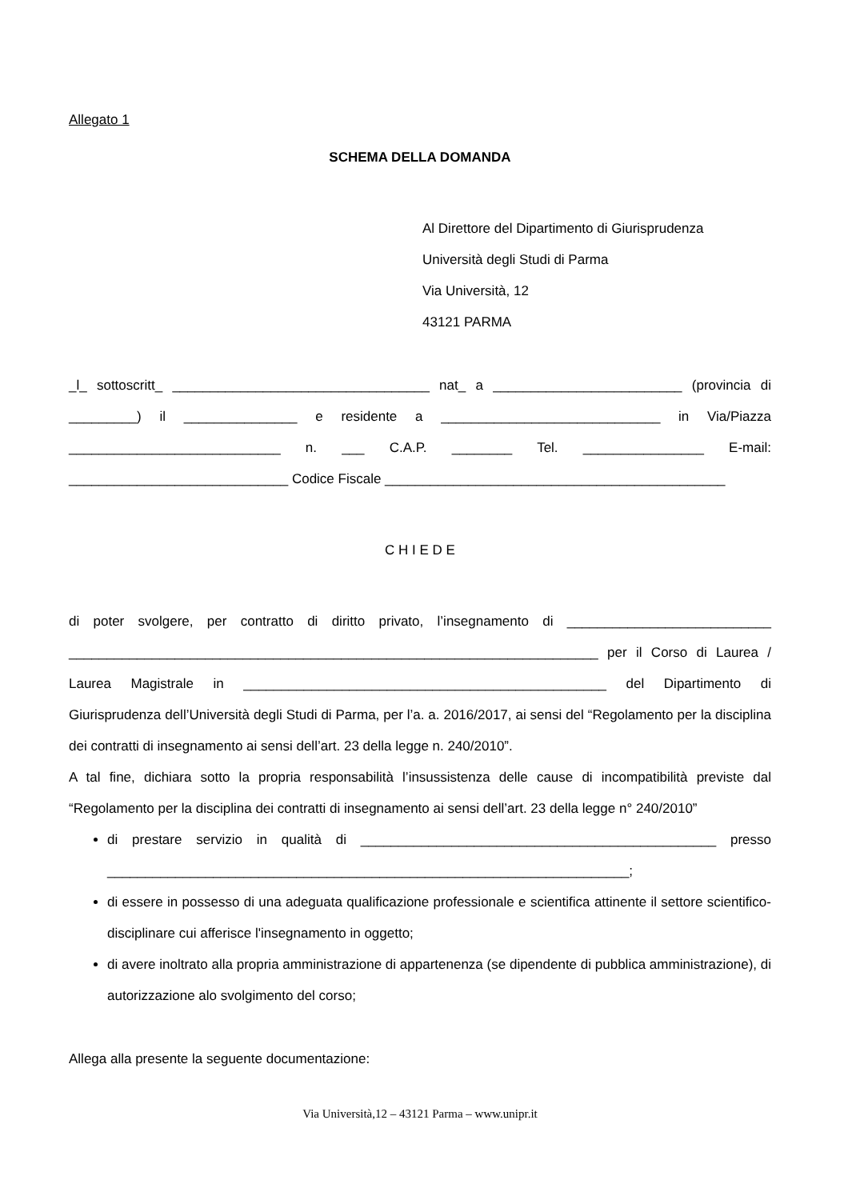Allegato 1
SCHEMA DELLA DOMANDA
Al Direttore del Dipartimento di Giurisprudenza
Università degli Studi di Parma
Via Università, 12
43121 PARMA
_l_ sottoscritt_ __________________________________ nat_ a _________________________ (provincia di _________) il _______________ e residente a _____________________________ in Via/Piazza ____________________________ n. ___ C.A.P. ________ Tel. ________________ E-mail: _____________________________ Codice Fiscale _____________________________________________
C H I E D E
di poter svolgere, per contratto di diritto privato, l’insegnamento di ___________________________ ______________________________________________________________________ per il Corso di Laurea / Laurea Magistrale in ________________________________________________ del Dipartimento di Giurisprudenza dell’Università degli Studi di Parma, per l’a. a. 2016/2017, ai sensi del “Regolamento per la disciplina dei contratti di insegnamento ai sensi dell’art. 23 della legge n. 240/2010”.
A tal fine, dichiara sotto la propria responsabilità l’insussistenza delle cause di incompatibilità previste dal “Regolamento per la disciplina dei contratti di insegnamento ai sensi dell’art. 23 della legge n° 240/2010”
di prestare servizio in qualità di _______________________________________________ presso _____________________________________________________________________;
di essere in possesso di una adeguata qualificazione professionale e scientifica attinente il settore scientifico-disciplinare cui afferisce l'insegnamento in oggetto;
di avere inoltrato alla propria amministrazione di appartenenza (se dipendente di pubblica amministrazione), di autorizzazione alo svolgimento del corso;
Allega alla presente la seguente documentazione:
Via Università,12 – 43121 Parma – www.unipr.it